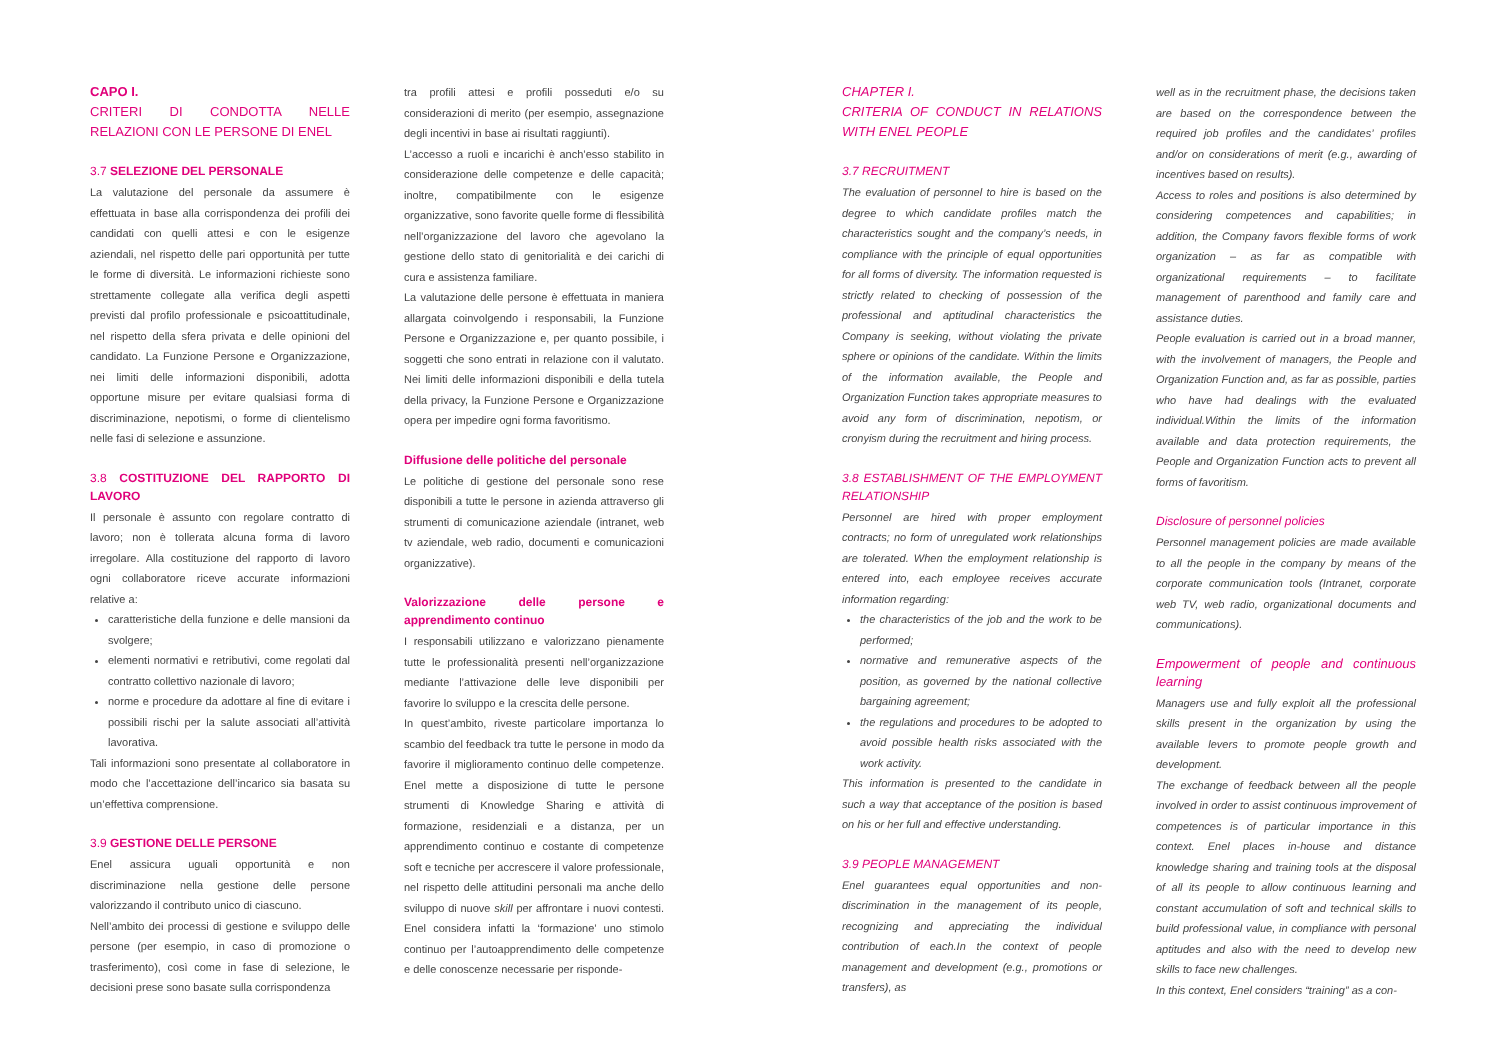CAPO I.
CRITERI DI CONDOTTA NELLE RELAZIONI CON LE PERSONE DI ENEL
3.7 SELEZIONE DEL PERSONALE
La valutazione del personale da assumere è effettuata in base alla corrispondenza dei profili dei candidati con quelli attesi e con le esigenze aziendali, nel rispetto delle pari opportunità per tutte le forme di diversità. Le informazioni richieste sono strettamente collegate alla verifica degli aspetti previsti dal profilo professionale e psicoattitudinale, nel rispetto della sfera privata e delle opinioni del candidato. La Funzione Persone e Organizzazione, nei limiti delle informazioni disponibili, adotta opportune misure per evitare qualsiasi forma di discriminazione, nepotismi, o forme di clientelismo nelle fasi di selezione e assunzione.
3.8 COSTITUZIONE DEL RAPPORTO DI LAVORO
Il personale è assunto con regolare contratto di lavoro; non è tollerata alcuna forma di lavoro irregolare. Alla costituzione del rapporto di lavoro ogni collaboratore riceve accurate informazioni relative a:
caratteristiche della funzione e delle mansioni da svolgere;
elementi normativi e retributivi, come regolati dal contratto collettivo nazionale di lavoro;
norme e procedure da adottare al fine di evitare i possibili rischi per la salute associati all’attività lavorativa.
Tali informazioni sono presentate al collaboratore in modo che l’accettazione dell’incarico sia basata su un’effettiva comprensione.
3.9 GESTIONE DELLE PERSONE
Enel assicura uguali opportunità e non discriminazione nella gestione delle persone valorizzando il contributo unico di ciascuno.
Nell’ambito dei processi di gestione e sviluppo delle persone (per esempio, in caso di promozione o trasferimento), così come in fase di selezione, le decisioni prese sono basate sulla corrispondenza
tra profili attesi e profili posseduti e/o su considerazioni di merito (per esempio, assegnazione degli incentivi in base ai risultati raggiunti).
L’accesso a ruoli e incarichi è anch’esso stabilito in considerazione delle competenze e delle capacità; inoltre, compatibilmente con le esigenze organizzative, sono favorite quelle forme di flessibilità nell’organizzazione del lavoro che agevolano la gestione dello stato di genitorialità e dei carichi di cura e assistenza familiare.
La valutazione delle persone è effettuata in maniera allargata coinvolgendo i responsabili, la Funzione Persone e Organizzazione e, per quanto possibile, i soggetti che sono entrati in relazione con il valutato. Nei limiti delle informazioni disponibili e della tutela della privacy, la Funzione Persone e Organizzazione opera per impedire ogni forma favoritismo.
Diffusione delle politiche del personale
Le politiche di gestione del personale sono rese disponibili a tutte le persone in azienda attraverso gli strumenti di comunicazione aziendale (intranet, web tv aziendale, web radio, documenti e comunicazioni organizzative).
Valorizzazione delle persone e apprendimento continuo
I responsabili utilizzano e valorizzano pienamente tutte le professionalità presenti nell’organizzazione mediante l’attivazione delle leve disponibili per favorire lo sviluppo e la crescita delle persone.
In quest’ambito, riveste particolare importanza lo scambio del feedback tra tutte le persone in modo da favorire il miglioramento continuo delle competenze. Enel mette a disposizione di tutte le persone strumenti di Knowledge Sharing e attività di formazione, residenziali e a distanza, per un apprendimento continuo e costante di competenze soft e tecniche per accrescere il valore professionale, nel rispetto delle attitudini personali ma anche dello sviluppo di nuove skill per affrontare i nuovi contesti. Enel considera infatti la ‘formazione’ uno stimolo continuo per l’autoapprendimento delle competenze e delle conoscenze necessarie per risponde-
CHAPTER I.
CRITERIA OF CONDUCT IN RELATIONS WITH ENEL PEOPLE
3.7 RECRUITMENT
The evaluation of personnel to hire is based on the degree to which candidate profiles match the characteristics sought and the company’s needs, in compliance with the principle of equal opportunities for all forms of diversity. The information requested is strictly related to checking of possession of the professional and aptitudinal characteristics the Company is seeking, without violating the private sphere or opinions of the candidate. Within the limits of the information available, the People and Organization Function takes appropriate measures to avoid any form of discrimination, nepotism, or cronyism during the recruitment and hiring process.
3.8 ESTABLISHMENT OF THE EMPLOYMENT RELATIONSHIP
Personnel are hired with proper employment contracts; no form of unregulated work relationships are tolerated. When the employment relationship is entered into, each employee receives accurate information regarding:
the characteristics of the job and the work to be performed;
normative and remunerative aspects of the position, as governed by the national collective bargaining agreement;
the regulations and procedures to be adopted to avoid possible health risks associated with the work activity.
This information is presented to the candidate in such a way that acceptance of the position is based on his or her full and effective understanding.
3.9 PEOPLE MANAGEMENT
Enel guarantees equal opportunities and non-discrimination in the management of its people, recognizing and appreciating the individual contribution of each.In the context of people management and development (e.g., promotions or transfers), as
well as in the recruitment phase, the decisions taken are based on the correspondence between the required job profiles and the candidates’ profiles and/or on considerations of merit (e.g., awarding of incentives based on results).
Access to roles and positions is also determined by considering competences and capabilities; in addition, the Company favors flexible forms of work organization – as far as compatible with organizational requirements – to facilitate management of parenthood and family care and assistance duties.
People evaluation is carried out in a broad manner, with the involvement of managers, the People and Organization Function and, as far as possible, parties who have had dealings with the evaluated individual.Within the limits of the information available and data protection requirements, the People and Organization Function acts to prevent all forms of favoritism.
Disclosure of personnel policies
Personnel management policies are made available to all the people in the company by means of the corporate communication tools (Intranet, corporate web TV, web radio, organizational documents and communications).
Empowerment of people and continuous learning
Managers use and fully exploit all the professional skills present in the organization by using the available levers to promote people growth and development.
The exchange of feedback between all the people involved in order to assist continuous improvement of competences is of particular importance in this context. Enel places in-house and distance knowledge sharing and training tools at the disposal of all its people to allow continuous learning and constant accumulation of soft and technical skills to build professional value, in compliance with personal aptitudes and also with the need to develop new skills to face new challenges.
In this context, Enel considers “training” as a con-